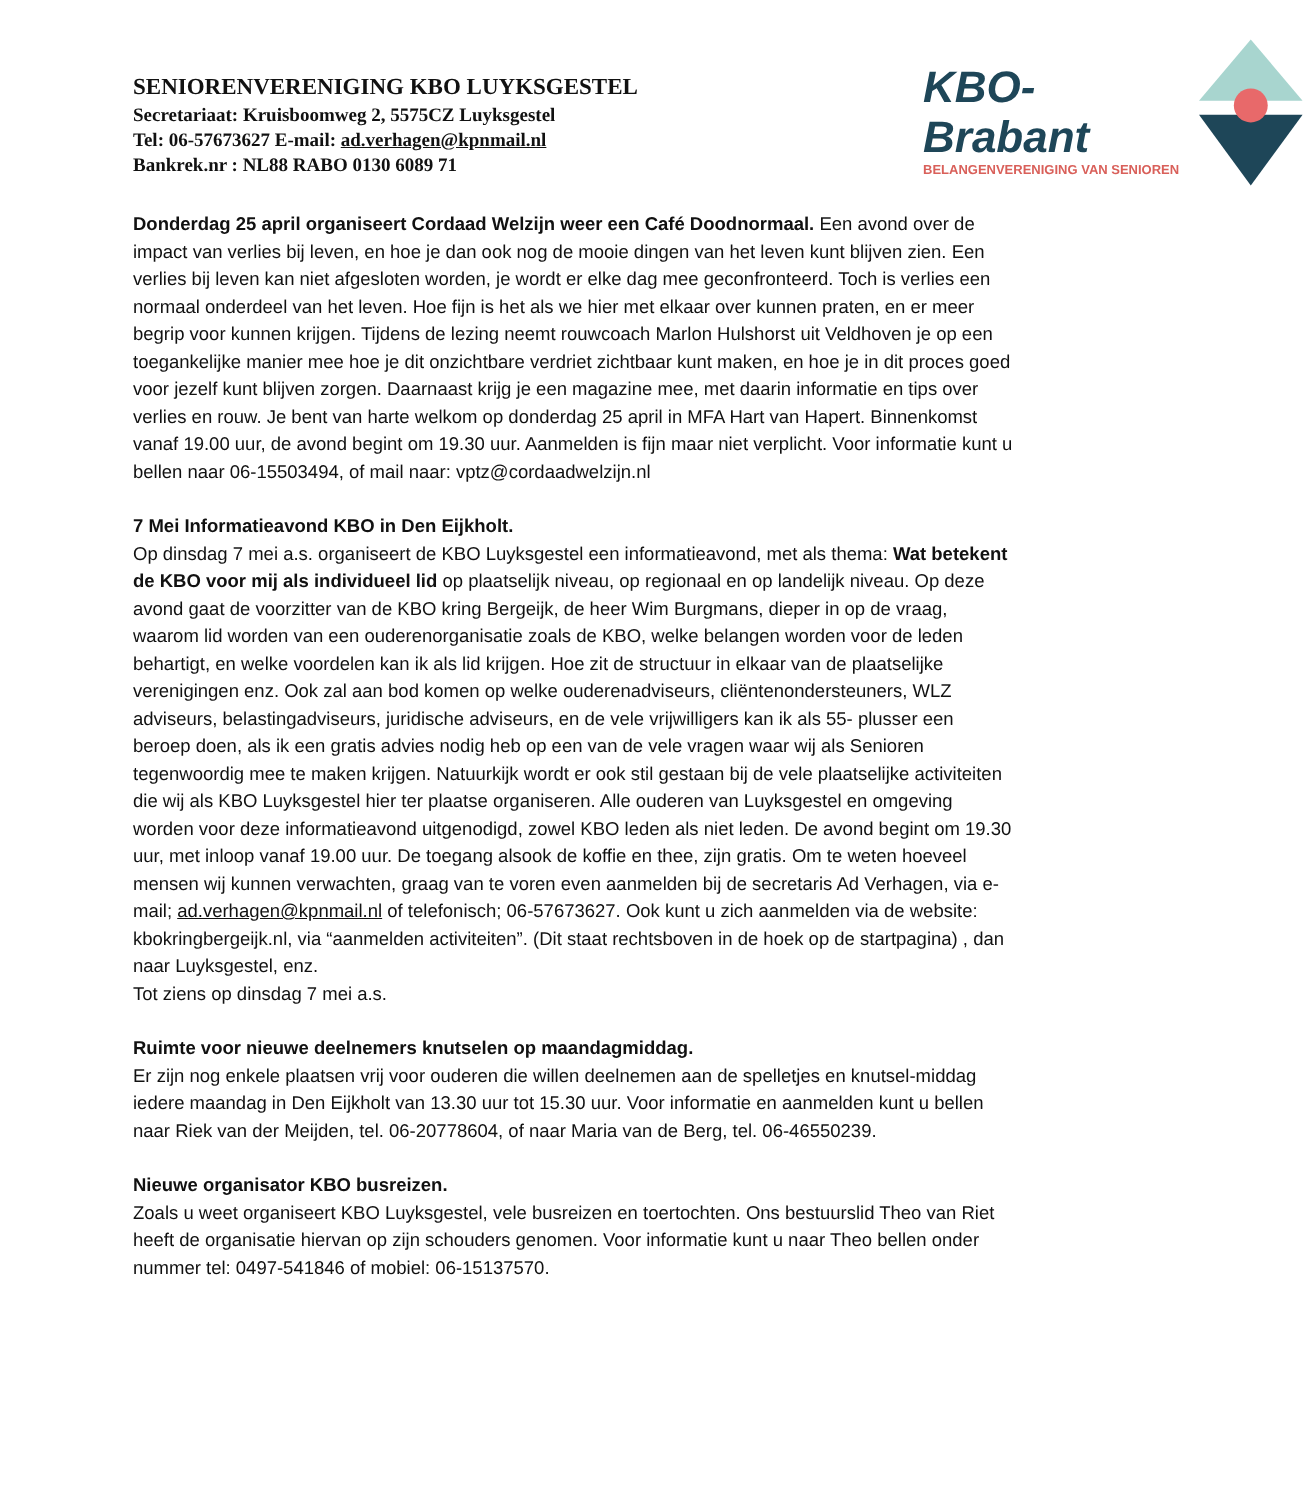SENIORENVERENIGING KBO LUYKSGESTEL
Secretariaat: Kruisboomweg 2, 5575CZ Luyksgestel
Tel: 06-57673627 E-mail: ad.verhagen@kpnmail.nl
Bankrek.nr : NL88 RABO 0130 6089 71
KBO-Brabant
BELANGENVERENIGING VAN SENIOREN
Donderdag 25 april organiseert Cordaad Welzijn weer een Café Doodnormaal. Een avond over de impact van verlies bij leven, en hoe je dan ook nog de mooie dingen van het leven kunt blijven zien. Een verlies bij leven kan niet afgesloten worden, je wordt er elke dag mee geconfronteerd. Toch is verlies een normaal onderdeel van het leven. Hoe fijn is het als we hier met elkaar over kunnen praten, en er meer begrip voor kunnen krijgen. Tijdens de lezing neemt rouwcoach Marlon Hulshorst uit Veldhoven je op een toegankelijke manier mee hoe je dit onzichtbare verdriet zichtbaar kunt maken, en hoe je in dit proces goed voor jezelf kunt blijven zorgen. Daarnaast krijg je een magazine mee, met daarin informatie en tips over verlies en rouw. Je bent van harte welkom op donderdag 25 april in MFA Hart van Hapert. Binnenkomst vanaf 19.00 uur, de avond begint om 19.30 uur. Aanmelden is fijn maar niet verplicht. Voor informatie kunt u bellen naar 06-15503494, of mail naar: vptz@cordaadwelzijn.nl
7 Mei Informatieavond KBO in Den Eijkholt.
Op dinsdag 7 mei a.s. organiseert de KBO Luyksgestel een informatieavond, met als thema: Wat betekent de KBO voor mij als individueel lid op plaatselijk niveau, op regionaal en op landelijk niveau. Op deze avond gaat de voorzitter van de KBO kring Bergeijk, de heer Wim Burgmans, dieper in op de vraag, waarom lid worden van een ouderenorganisatie zoals de KBO, welke belangen worden voor de leden behartigt, en welke voordelen kan ik als lid krijgen. Hoe zit de structuur in elkaar van de plaatselijke verenigingen enz. Ook zal aan bod komen op welke ouderenadviseurs, cliëntenondersteuners, WLZ adviseurs, belastingadviseurs, juridische adviseurs, en de vele vrijwilligers kan ik als 55- plusser een beroep doen, als ik een gratis advies nodig heb op een van de vele vragen waar wij als Senioren tegenwoordig mee te maken krijgen. Natuurkijk wordt er ook stil gestaan bij de vele plaatselijke activiteiten die wij als KBO Luyksgestel hier ter plaatse organiseren. Alle ouderen van Luyksgestel en omgeving worden voor deze informatieavond uitgenodigd, zowel KBO leden als niet leden. De avond begint om 19.30 uur, met inloop vanaf 19.00 uur. De toegang alsook de koffie en thee, zijn gratis. Om te weten hoeveel mensen wij kunnen verwachten, graag van te voren even aanmelden bij de secretaris Ad Verhagen, via e-mail; ad.verhagen@kpnmail.nl of telefonisch; 06-57673627. Ook kunt u zich aanmelden via de website: kbokringbergeijk.nl, via “aanmelden activiteiten”. (Dit staat rechtsboven in de hoek op de startpagina) , dan naar Luyksgestel, enz.
Tot ziens op dinsdag 7 mei a.s.
Ruimte voor nieuwe deelnemers knutselen op maandagmiddag.
Er zijn nog enkele plaatsen vrij voor ouderen die willen deelnemen aan de spelletjes en knutsel-middag iedere maandag in Den Eijkholt van 13.30 uur tot 15.30 uur. Voor informatie en aanmelden kunt u bellen naar Riek van der Meijden, tel. 06-20778604, of naar Maria van de Berg, tel. 06-46550239.
Nieuwe organisator KBO busreizen.
Zoals u weet organiseert KBO Luyksgestel, vele busreizen en toertochten. Ons bestuurslid Theo van Riet heeft de organisatie hiervan op zijn schouders genomen. Voor informatie kunt u naar Theo bellen onder nummer tel: 0497-541846 of mobiel: 06-15137570.